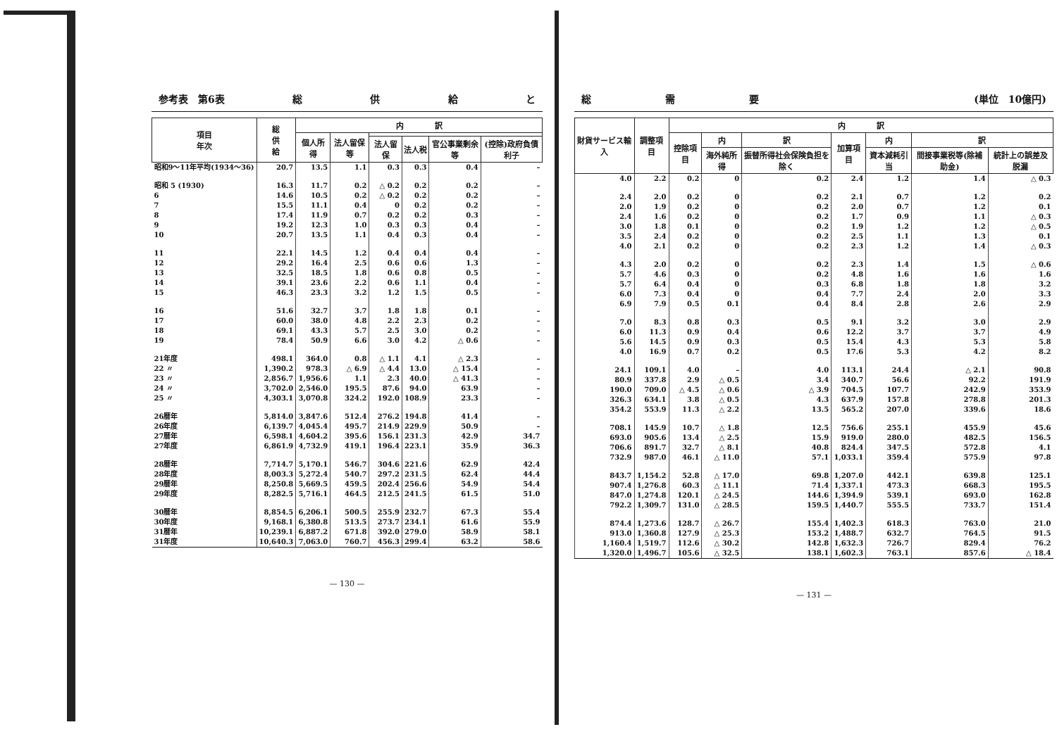参考表　第6表 総供給と
| 項目 年次 | 総 供 給 | 内 訳 | | | | | |
| --- | --- | --- | --- | --- | --- | --- | --- |
| | | 個人所得 | 法人留保等 | | | | |
| | | | | 法人留保 | 法人税 | 官公事業剰余等 | (控除)政府負債利子 |
| 昭和9～11年平均(1934～36) | 20.7 | 13.5 | 1.1 | 0.3 | 0.3 | 0.4 | – |
| 昭和 5 (1930) | 16.3 | 11.7 | 0.2 | △ 0.2 | 0.2 | 0.2 | – |
| 6 | 14.6 | 10.5 | 0.2 | △ 0.2 | 0.2 | 0.2 | – |
| 7 | 15.5 | 11.1 | 0.4 | 0 | 0.2 | 0.2 | – |
| 8 | 17.4 | 11.9 | 0.7 | 0.2 | 0.2 | 0.3 | – |
| 9 | 19.2 | 12.3 | 1.0 | 0.3 | 0.3 | 0.4 | – |
| 10 | 20.7 | 13.5 | 1.1 | 0.4 | 0.3 | 0.4 | – |
| 11 | 22.1 | 14.5 | 1.2 | 0.4 | 0.4 | 0.4 | – |
| 12 | 29.2 | 16.4 | 2.5 | 0.6 | 0.6 | 1.3 | – |
| 13 | 32.5 | 18.5 | 1.8 | 0.6 | 0.8 | 0.5 | – |
| 14 | 39.1 | 23.6 | 2.2 | 0.6 | 1.1 | 0.4 | – |
| 15 | 46.3 | 23.3 | 3.2 | 1.2 | 1.5 | 0.5 | – |
| 16 | 51.6 | 32.7 | 3.7 | 1.8 | 1.8 | 0.1 | – |
| 17 | 60.0 | 38.0 | 4.8 | 2.2 | 2.3 | 0.2 | – |
| 18 | 69.1 | 43.3 | 5.7 | 2.5 | 3.0 | 0.2 | – |
| 19 | 78.4 | 50.9 | 6.6 | 3.0 | 4.2 | △ 0.6 | – |
| 21年度 | 498.1 | 364.0 | 0.8 | △ 1.1 | 4.1 | △ 2.3 | – |
| 22 〃 | 1,390.2 | 978.3 | △ 6.9 | △ 4.4 | 13.0 | △ 15.4 | – |
| 23 〃 | 2,856.7 | 1,956.6 | 1.1 | 2.3 | 40.0 | △ 41.3 | – |
| 24 〃 | 3,702.0 | 2,546.0 | 195.5 | 87.6 | 94.0 | 63.9 | – |
| 25 〃 | 4,303.1 | 3,070.8 | 324.2 | 192.0 | 108.9 | 23.3 | – |
| 26暦年 | 5,814.0 | 3,847.6 | 512.4 | 276.2 | 194.8 | 41.4 | – |
| 26年度 | 6,139.7 | 4,045.4 | 495.7 | 214.9 | 229.9 | 50.9 | – |
| 27暦年 | 6,598.1 | 4,604.2 | 395.6 | 156.1 | 231.3 | 42.9 | 34.7 |
| 27年度 | 6,861.9 | 4,732.9 | 419.1 | 196.4 | 223.1 | 35.9 | 36.3 |
| 28暦年 | 7,714.7 | 5,170.1 | 546.7 | 304.6 | 221.6 | 62.9 | 42.4 |
| 28年度 | 8,003.3 | 5,272.4 | 540.7 | 297.2 | 231.5 | 62.4 | 44.4 |
| 29暦年 | 8,250.8 | 5,669.5 | 459.5 | 202.4 | 256.6 | 54.9 | 54.4 |
| 29年度 | 8,282.5 | 5,716.1 | 464.5 | 212.5 | 241.5 | 61.5 | 51.0 |
| 30暦年 | 8,854.5 | 6,206.1 | 500.5 | 255.9 | 232.7 | 67.3 | 55.4 |
| 30年度 | 9,168.1 | 6,380.8 | 513.5 | 273.7 | 234.1 | 61.6 | 55.9 |
| 31暦年 | 10,239.1 | 6,887.2 | 671.8 | 392.0 | 279.0 | 58.9 | 58.1 |
| 31年度 | 10,640.3 | 7,063.0 | 760.7 | 456.3 | 299.4 | 63.2 | 58.6 |
— 130 —
総 需 要 (単位　10億円)
| 財貨サービス輸入 | 調整項目 | 内 訳 | | | | | | |
| --- | --- | --- | --- | --- | --- | --- | --- | --- |
| | | 控除項目 | 内 | 訳 | 加算項目 | 内 | 訳 | |
| | | | 海外純所得 | 振替所得社会保険負担を除く | | 資本減耗引当 | 間接事業税等(除補助金) | 統計上の誤差及脱漏 |
| 4.0 | 2.2 | 0.2 | 0 | 0.2 | 2.4 | 1.2 | 1.4 | △ 0.3 |
| 2.4 | 2.0 | 0.2 | 0 | 0.2 | 2.1 | 0.7 | 1.2 | 0.2 |
| 2.0 | 1.9 | 0.2 | 0 | 0.2 | 2.0 | 0.7 | 1.2 | 0.1 |
| 2.4 | 1.6 | 0.2 | 0 | 0.2 | 1.7 | 0.9 | 1.1 | △ 0.3 |
| 3.0 | 1.8 | 0.1 | 0 | 0.2 | 1.9 | 1.2 | 1.2 | △ 0.5 |
| 3.5 | 2.4 | 0.2 | 0 | 0.2 | 2.5 | 1.1 | 1.3 | 0.1 |
| 4.0 | 2.1 | 0.2 | 0 | 0.2 | 2.3 | 1.2 | 1.4 | △ 0.3 |
| 4.3 | 2.0 | 0.2 | 0 | 0.2 | 2.3 | 1.4 | 1.5 | △ 0.6 |
| 5.7 | 4.6 | 0.3 | 0 | 0.2 | 4.8 | 1.6 | 1.6 | 1.6 |
| 5.7 | 6.4 | 0.4 | 0 | 0.3 | 6.8 | 1.8 | 1.8 | 3.2 |
| 6.0 | 7.3 | 0.4 | 0 | 0.4 | 7.7 | 2.4 | 2.0 | 3.3 |
| 6.9 | 7.9 | 0.5 | 0.1 | 0.4 | 8.4 | 2.8 | 2.6 | 2.9 |
| 7.0 | 8.3 | 0.8 | 0.3 | 0.5 | 9.1 | 3.2 | 3.0 | 2.9 |
| 6.0 | 11.3 | 0.9 | 0.4 | 0.6 | 12.2 | 3.7 | 3.7 | 4.9 |
| 5.6 | 14.5 | 0.9 | 0.3 | 0.5 | 15.4 | 4.3 | 5.3 | 5.8 |
| 4.0 | 16.9 | 0.7 | 0.2 | 0.5 | 17.6 | 5.3 | 4.2 | 8.2 |
| 24.1 | 109.1 | 4.0 | – | 4.0 | 113.1 | 24.4 | △ 2.1 | 90.8 |
| 80.9 | 337.8 | 2.9 | △ 0.5 | 3.4 | 340.7 | 56.6 | 92.2 | 191.9 |
| 190.0 | 709.0 | △ 4.5 | △ 0.6 | △ 3.9 | 704.5 | 107.7 | 242.9 | 353.9 |
| 326.3 | 634.1 | 3.8 | △ 0.5 | 4.3 | 637.9 | 157.8 | 278.8 | 201.3 |
| 354.2 | 553.9 | 11.3 | △ 2.2 | 13.5 | 565.2 | 207.0 | 339.6 | 18.6 |
| 708.1 | 145.9 | 10.7 | △ 1.8 | 12.5 | 756.6 | 255.1 | 455.9 | 45.6 |
| 693.0 | 905.6 | 13.4 | △ 2.5 | 15.9 | 919.0 | 280.0 | 482.5 | 156.5 |
| 706.6 | 891.7 | 32.7 | △ 8.1 | 40.8 | 824.4 | 347.5 | 572.8 | 4.1 |
| 732.9 | 987.0 | 46.1 | △ 11.0 | 57.1 | 1,033.1 | 359.4 | 575.9 | 97.8 |
| 843.7 | 1,154.2 | 52.8 | △ 17.0 | 69.8 | 1,207.0 | 442.1 | 639.8 | 125.1 |
| 907.4 | 1,276.8 | 60.3 | △ 11.1 | 71.4 | 1,337.1 | 473.3 | 668.3 | 195.5 |
| 847.0 | 1,274.8 | 120.1 | △ 24.5 | 144.6 | 1,394.9 | 539.1 | 693.0 | 162.8 |
| 792.2 | 1,309.7 | 131.0 | △ 28.5 | 159.5 | 1,440.7 | 555.5 | 733.7 | 151.4 |
| 874.4 | 1,273.6 | 128.7 | △ 26.7 | 155.4 | 1,402.3 | 618.3 | 763.0 | 21.0 |
| 913.0 | 1,360.8 | 127.9 | △ 25.3 | 153.2 | 1,488.7 | 632.7 | 764.5 | 91.5 |
| 1,160.4 | 1,519.7 | 112.6 | △ 30.2 | 142.8 | 1,632.3 | 726.7 | 829.4 | 76.2 |
| 1,320.0 | 1,496.7 | 105.6 | △ 32.5 | 138.1 | 1,602.3 | 763.1 | 857.6 | △ 18.4 |
— 131 —